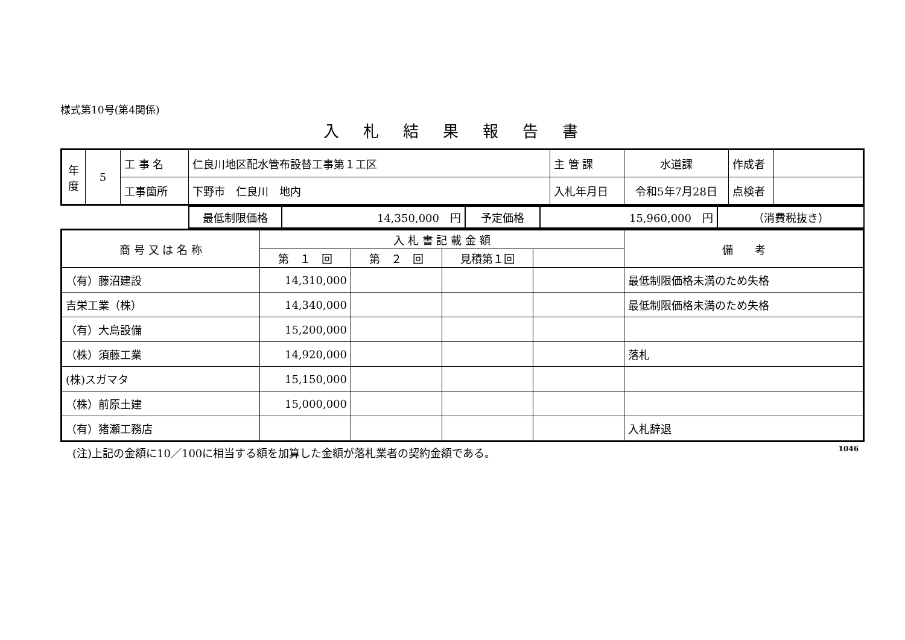様式第10号(第4関係)
入札結果報告書
| 年度 | 5 | 工 事 名 | 仁良川地区配水管布設替工事第１工区 | 主 管 課 | 水道課 | 作成者 | |
| | | 工事箇所 | 下野市 仁良川 地内 | 入札年月日 | 令和5年7月28日 | 点検者 | |
| | 最低制限価格 | 14,350,000 円 | 予定価格 | 15,960,000 円 | （消費税抜き） |
| 商 号 又 は 名 称 | 入 札 書 記 載 金 額 | | | | 備 考 |
| --- | --- | --- | --- | --- | --- |
| | 第 １ 回 | 第 ２ 回 | 見積第１回 | | |
| （有）藤沼建設 | 14,310,000 | | | | 最低制限価格未満のため失格 |
| 吉栄工業（株） | 14,340,000 | | | | 最低制限価格未満のため失格 |
| （有）大島設備 | 15,200,000 | | | | |
| （株）須藤工業 | 14,920,000 | | | | 落札 |
| (株)スガマタ | 15,150,000 | | | | |
| （株）前原土建 | 15,000,000 | | | | |
| （有）猪瀬工務店 | | | | | 入札辞退 |
(注)上記の金額に10／100に相当する額を加算した金額が落札業者の契約金額である。 1046